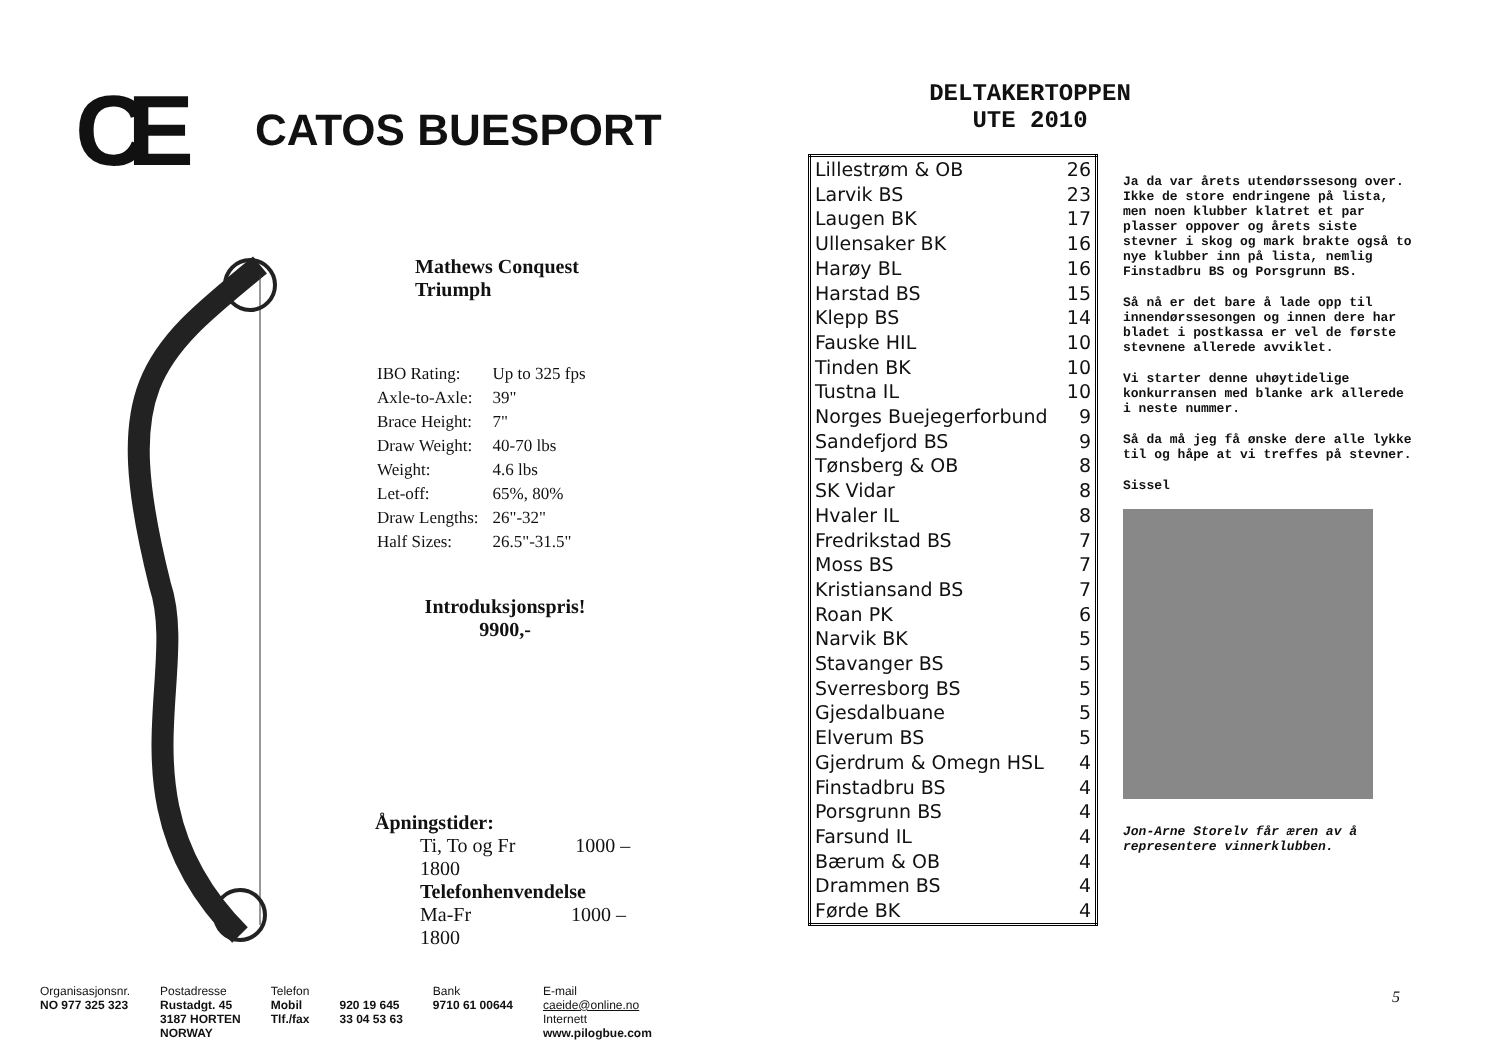CE
CATOS BUESPORT
Mathews Conquest
Triumph
| IBO Rating: | Up to 325 fps |
| Axle-to-Axle: | 39" |
| Brace Height: | 7" |
| Draw Weight: | 40-70 lbs |
| Weight: | 4.6 lbs |
| Let-off: | 65%, 80% |
| Draw Lengths: | 26"-32" |
| Half Sizes: | 26.5"-31.5" |
Introduksjonspris!
9900,-
Åpningstider:
Ti, To og Fr 1000 – 1800
Telefonhenvendelse
Ma-Fr 1000 – 1800
Organisasjonsnr.
NO 977 325 323
Postadresse
Rustadgt. 45
3187 HORTEN
NORWAY
Telefon
Mobil
Tlf./fax
920 19 645
33 04 53 63
Bank
9710 61 00644
E-mail
caeide@online.no
Internett
www.pilogbue.com
DELTAKERTOPPEN
UTE 2010
| Lillestrøm & OB | 26 |
| Larvik BS | 23 |
| Laugen BK | 17 |
| Ullensaker BK | 16 |
| Harøy BL | 16 |
| Harstad BS | 15 |
| Klepp BS | 14 |
| Fauske HIL | 10 |
| Tinden BK | 10 |
| Tustna IL | 10 |
| Norges Buejegerforbund | 9 |
| Sandefjord BS | 9 |
| Tønsberg & OB | 8 |
| SK Vidar | 8 |
| Hvaler IL | 8 |
| Fredrikstad BS | 7 |
| Moss BS | 7 |
| Kristiansand BS | 7 |
| Roan PK | 6 |
| Narvik BK | 5 |
| Stavanger BS | 5 |
| Sverresborg BS | 5 |
| Gjesdalbuane | 5 |
| Elverum BS | 5 |
| Gjerdrum & Omegn HSL | 4 |
| Finstadbru BS | 4 |
| Porsgrunn BS | 4 |
| Farsund IL | 4 |
| Bærum & OB | 4 |
| Drammen BS | 4 |
| Førde BK | 4 |
Ja da var årets utendørssesong over. Ikke de store endringene på lista, men noen klubber klatret et par plasser oppover og årets siste stevner i skog og mark brakte også to nye klubber inn på lista, nemlig Finstadbru BS og Porsgrunn BS.
Så nå er det bare å lade opp til innendørssesongen og innen dere har bladet i postkassa er vel de første stevnene allerede avviklet.
Vi starter denne uhøytidelige konkurransen med blanke ark allerede i neste nummer.
Så da må jeg få ønske dere alle lykke til og håpe at vi treffes på stevner.
Sissel
Jon-Arne Storelv får æren av å representere vinnerklubben.
5